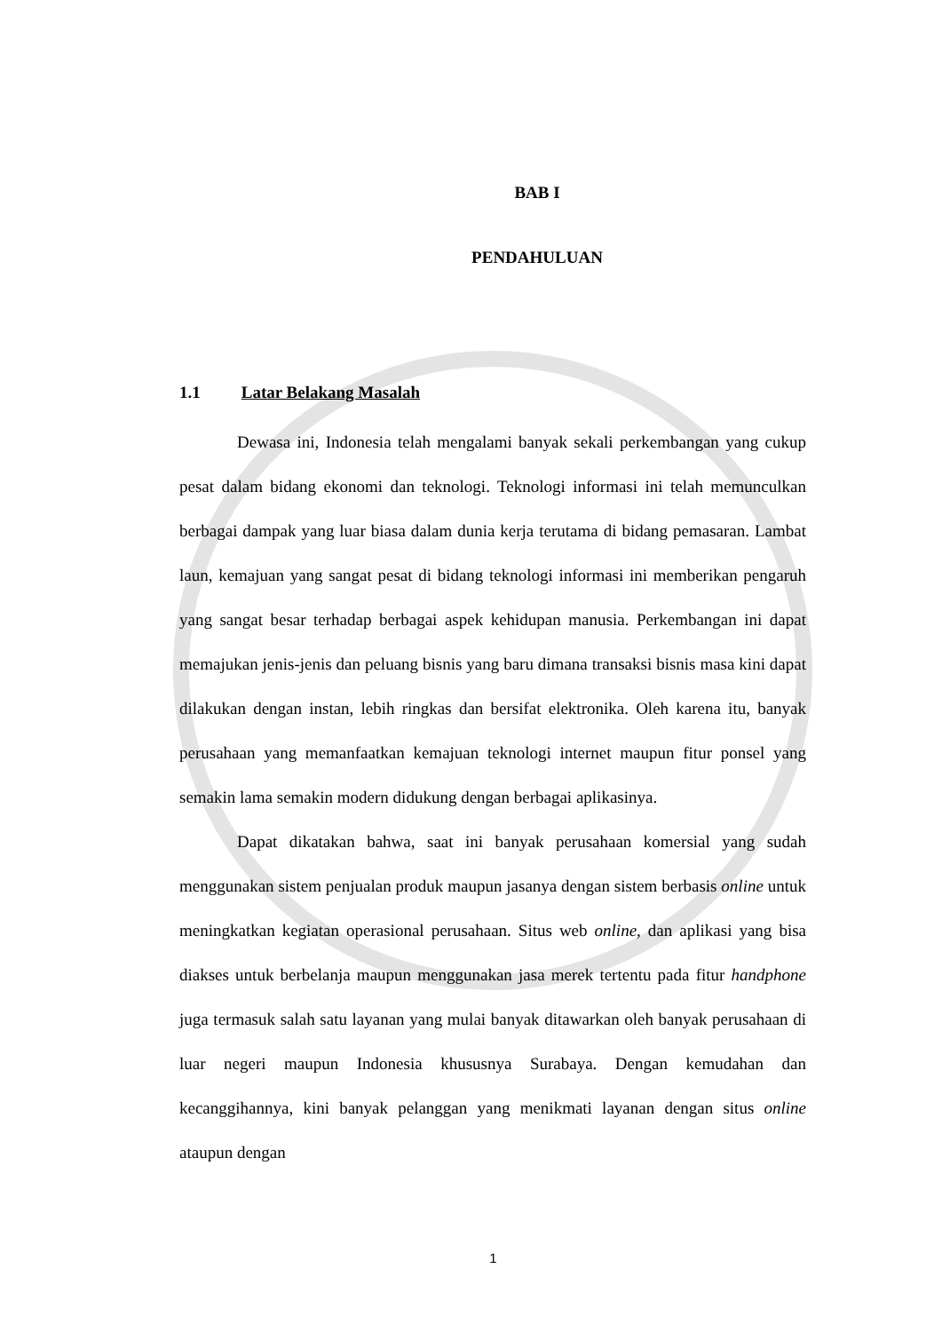BAB I
PENDAHULUAN
1.1 Latar Belakang Masalah
Dewasa ini, Indonesia telah mengalami banyak sekali perkembangan yang cukup pesat dalam bidang ekonomi dan teknologi. Teknologi informasi ini telah memunculkan berbagai dampak yang luar biasa dalam dunia kerja terutama di bidang pemasaran. Lambat laun, kemajuan yang sangat pesat di bidang teknologi informasi ini memberikan pengaruh yang sangat besar terhadap berbagai aspek kehidupan manusia. Perkembangan ini dapat memajukan jenis-jenis dan peluang bisnis yang baru dimana transaksi bisnis masa kini dapat dilakukan dengan instan, lebih ringkas dan bersifat elektronika. Oleh karena itu, banyak perusahaan yang memanfaatkan kemajuan teknologi internet maupun fitur ponsel yang semakin lama semakin modern didukung dengan berbagai aplikasinya.
Dapat dikatakan bahwa, saat ini banyak perusahaan komersial yang sudah menggunakan sistem penjualan produk maupun jasanya dengan sistem berbasis online untuk meningkatkan kegiatan operasional perusahaan. Situs web online, dan aplikasi yang bisa diakses untuk berbelanja maupun menggunakan jasa merek tertentu pada fitur handphone juga termasuk salah satu layanan yang mulai banyak ditawarkan oleh banyak perusahaan di luar negeri maupun Indonesia khususnya Surabaya. Dengan kemudahan dan kecanggihannya, kini banyak pelanggan yang menikmati layanan dengan situs online ataupun dengan
1